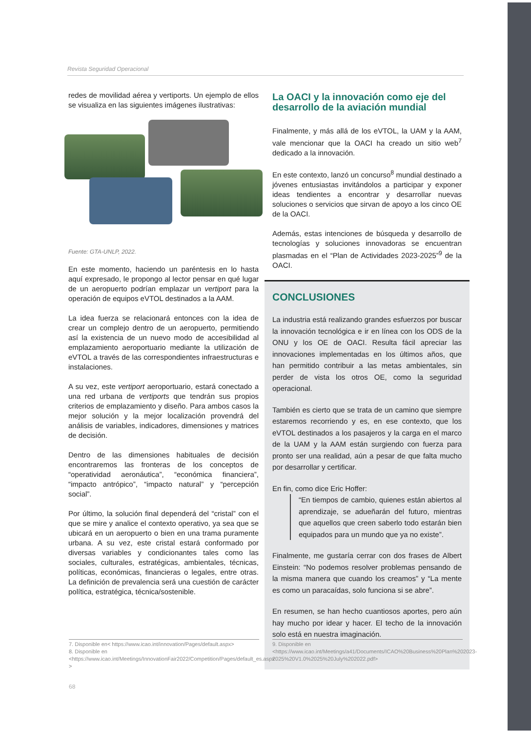Revista Seguridad Operacional
redes de movilidad aérea y vertiports. Un ejemplo de ellos se visualiza en las siguientes imágenes ilustrativas:
Fuente: GTA-UNLP, 2022.
En este momento, haciendo un paréntesis en lo hasta aquí expresado, le propongo al lector pensar en qué lugar de un aeropuerto podrían emplazar un vertiport para la operación de equipos eVTOL destinados a la AAM.
La idea fuerza se relacionará entonces con la idea de crear un complejo dentro de un aeropuerto, permitiendo así la existencia de un nuevo modo de accesibilidad al emplazamiento aeroportuario mediante la utilización de eVTOL a través de las correspondientes infraestructuras e instalaciones.
A su vez, este vertiport aeroportuario, estará conectado a una red urbana de vertiports que tendrán sus propios criterios de emplazamiento y diseño. Para ambos casos la mejor solución y la mejor localización provendrá del análisis de variables, indicadores, dimensiones y matrices de decisión.
Dentro de las dimensiones habituales de decisión encontraremos las fronteras de los conceptos de “operatividad aeronáutica”, “económica financiera”, “impacto antrópico”, “impacto natural” y “percepción social”.
Por último, la solución final dependerá del “cristal” con el que se mire y analice el contexto operativo, ya sea que se ubicará en un aeropuerto o bien en una trama puramente urbana. A su vez, este cristal estará conformado por diversas variables y condicionantes tales como las sociales, culturales, estratégicas, ambientales, técnicas, políticas, económicas, financieras o legales, entre otras. La definición de prevalencia será una cuestión de carácter política, estratégica, técnica/sostenible.
La OACI y la innovación como eje del desarrollo de la aviación mundial
Finalmente, y más allá de los eVTOL, la UAM y la AAM, vale mencionar que la OACI ha creado un sitio web<sup>7</sup> dedicado a la innovación.
En este contexto, lanzó un concurso<sup>8</sup> mundial destinado a jóvenes entusiastas invitándolos a participar y exponer ideas tendientes a encontrar y desarrollar nuevas soluciones o servicios que sirvan de apoyo a los cinco OE de la OACI.
Además, estas intenciones de búsqueda y desarrollo de tecnologías y soluciones innovadoras se encuentran plasmadas en el “Plan de Actividades 2023-2025”<sup>9</sup> de la OACI.
CONCLUSIONES
La industria está realizando grandes esfuerzos por buscar la innovación tecnológica e ir en línea con los ODS de la ONU y los OE de OACI. Resulta fácil apreciar las innovaciones implementadas en los últimos años, que han permitido contribuir a las metas ambientales, sin perder de vista los otros OE, como la seguridad operacional.
También es cierto que se trata de un camino que siempre estaremos recorriendo y es, en ese contexto, que los eVTOL destinados a los pasajeros y la carga en el marco de la UAM y la AAM están surgiendo con fuerza para pronto ser una realidad, aún a pesar de que falta mucho por desarrollar y certificar.
En fin, como dice Eric Hoffer:
“En tiempos de cambio, quienes están abiertos al aprendizaje, se adueñarán del futuro, mientras que aquellos que creen saberlo todo estarán bien equipados para un mundo que ya no existe”.
Finalmente, me gustaría cerrar con dos frases de Albert Einstein: “No podemos resolver problemas pensando de la misma manera que cuando los creamos” y “La mente es como un paracaídas, solo funciona si se abre”.
En resumen, se han hecho cuantiosos aportes, pero aún hay mucho por idear y hacer. El techo de la innovación solo está en nuestra imaginación.
7. Disponible en< https://www.icao.int/innovation/Pages/default.aspx>
8. Disponible en <https://www.icao.int/Meetings/InnovationFair2022/Competition/Pages/default_es.aspx >
9. Disponible en <https://www.icao.int/Meetings/a41/Documents/ICAO%20Business%20Plan%202023-2025%20V1.0%2025%20July%202022.pdf>
68